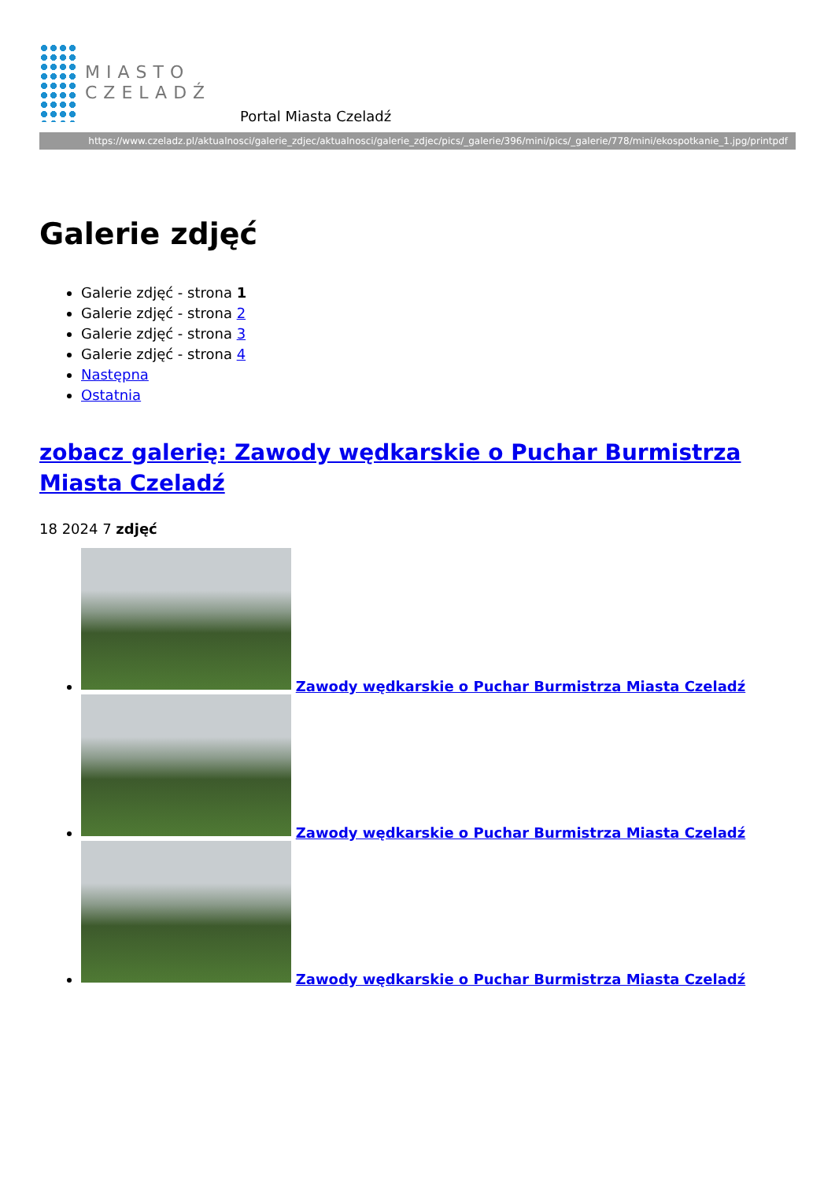MIASTO
CZELADŹ
Portal Miasta Czeladź
https://www.czeladz.pl/aktualnosci/galerie_zdjec/aktualnosci/galerie_zdjec/pics/_galerie/396/mini/pics/_galerie/778/mini/ekospotkanie_1.jpg/printpdf
Galerie zdjęć
Galerie zdjęć - strona 1
Galerie zdjęć - strona 2
Galerie zdjęć - strona 3
Galerie zdjęć - strona 4
Następna
Ostatnia
zobacz galerię: Zawody wędkarskie o Puchar Burmistrza Miasta Czeladź
18 2024 7 zdjęć
Zawody wędkarskie o Puchar Burmistrza Miasta Czeladź
Zawody wędkarskie o Puchar Burmistrza Miasta Czeladź
Zawody wędkarskie o Puchar Burmistrza Miasta Czeladź